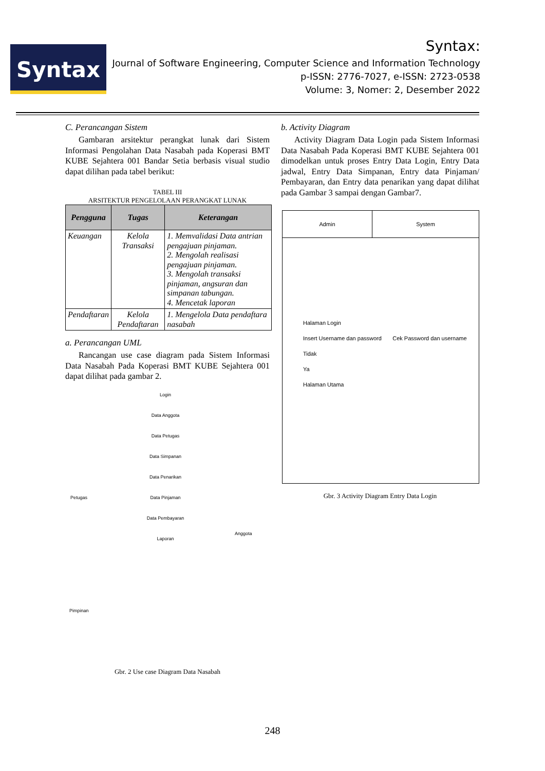Syntax
Syntax:
Journal of Software Engineering, Computer Science and Information Technology
p-ISSN: 2776-7027, e-ISSN: 2723-0538
Volume: 3, Nomer: 2, Desember 2022
C. Perancangan Sistem
Gambaran arsitektur perangkat lunak dari Sistem Informasi Pengolahan Data Nasabah pada Koperasi BMT KUBE Sejahtera 001 Bandar Setia berbasis visual studio dapat dilihan pada tabel berikut:
TABEL III
ARSITEKTUR PENGELOLAAN PERANGKAT LUNAK
| Pengguna | Tugas | Keterangan |
| --- | --- | --- |
| Keuangan | Kelola Transaksi | 1. Memvalidasi Data antrian pengajuan pinjaman. 2. Mengolah realisasi pengajuan pinjaman. 3. Mengolah transaksi pinjaman, angsuran dan simpanan tabungan. 4. Mencetak laporan |
| Pendaftaran | Kelola Pendaftaran | 1. Mengelola Data pendaftara nasabah |
a. Perancangan UML
Rancangan use case diagram pada Sistem Informasi Data Nasabah Pada Koperasi BMT KUBE Sejahtera 001 dapat dilihat pada gambar 2.
Login
Data Anggota
Data Petugas
Data Simpanan
Data Penarikan
Data Pinjaman
Data Pembayaran
Laporan
Petugas
Anggota
Pimpinan
Gbr. 2 Use case Diagram Data Nasabah
b. Activity Diagram
Activity Diagram Data Login pada Sistem Informasi Data Nasabah Pada Koperasi BMT KUBE Sejahtera 001 dimodelkan untuk proses Entry Data Login, Entry Data jadwal, Entry Data Simpanan, Entry data Pinjaman/ Pembayaran, dan Entry data penarikan yang dapat dilihat pada Gambar 3 sampai dengan Gambar7.
Admin System
Halaman Login
Insert Username dan password Cek Password dan username
Tidak
Ya
Halaman Utama
Gbr. 3 Activity Diagram Entry Data Login
248